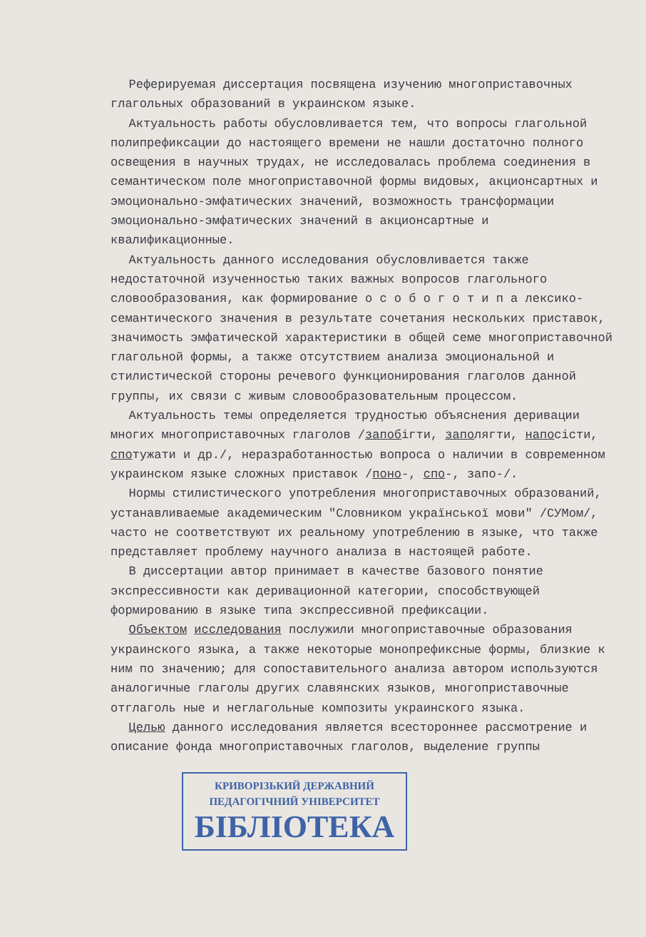Реферируемая диссертация посвящена изучению многоприставочных глагольных образований в украинском языке.
Актуальность работы обусловливается тем, что вопросы глагольной полипрефиксации до настоящего времени не нашли достаточно полного освещения в научных трудах, не исследовалась проблема соединения в семантическом поле многоприставочной формы видовых, акционсартных и эмоционально-эмфатических значений, возможность трансформации эмоционально-эмфатических значений в акционсартные и квалификационные.
Актуальность данного исследования обусловливается также недостаточной изученностью таких важных вопросов глагольного словообразования, как формирование о с о б о г о т и п а лексико-семантического значения в результате сочетания нескольких приставок, значимость эмфатической характеристики в общей семе многоприставочной глагольной формы, а также отсутствием анализа эмоциональной и стилистической стороны речевого функционирования глаголов данной группы, их связи с живым словообразовательным процессом.
Актуальность темы определяется трудностью объяснения деривации многих многоприставочных глаголов /запобігти, заполягти, напосісти, спотужати и др./, неразработанностью вопроса о наличии в современном украинском языке сложных приставок /поно-, спо-, запо-/.
Нормы стилистического употребления многоприставочных образований, устанавливаемые академическим "Словником української мови" /СУМом/, часто не соответствуют их реальному употреблению в языке, что также представляет проблему научного анализа в настоящей работе.
В диссертации автор принимает в качестве базового понятие экспрессивности как деривационной категории, способствующей формированию в языке типа экспрессивной префиксации.
Объектом исследования послужили многоприставочные образования украинского языка, а также некоторые монопрефиксные формы, близкие к ним по значению; для сопоставительного анализа автором используются аналогичные глаголы других славянских языков, многоприставочные отглаголь ные и неглагольные композиты украинского языка.
Целью данного исследования является всестороннее рассмотрение и описание фонда многоприставочных глаголов, выделение группы
КРИВОРІЗЬКИЙ ДЕРЖАВНИЙ
ПЕДАГОГІЧНИЙ УНІВЕРСИТЕТ
БІБЛІОТЕКА